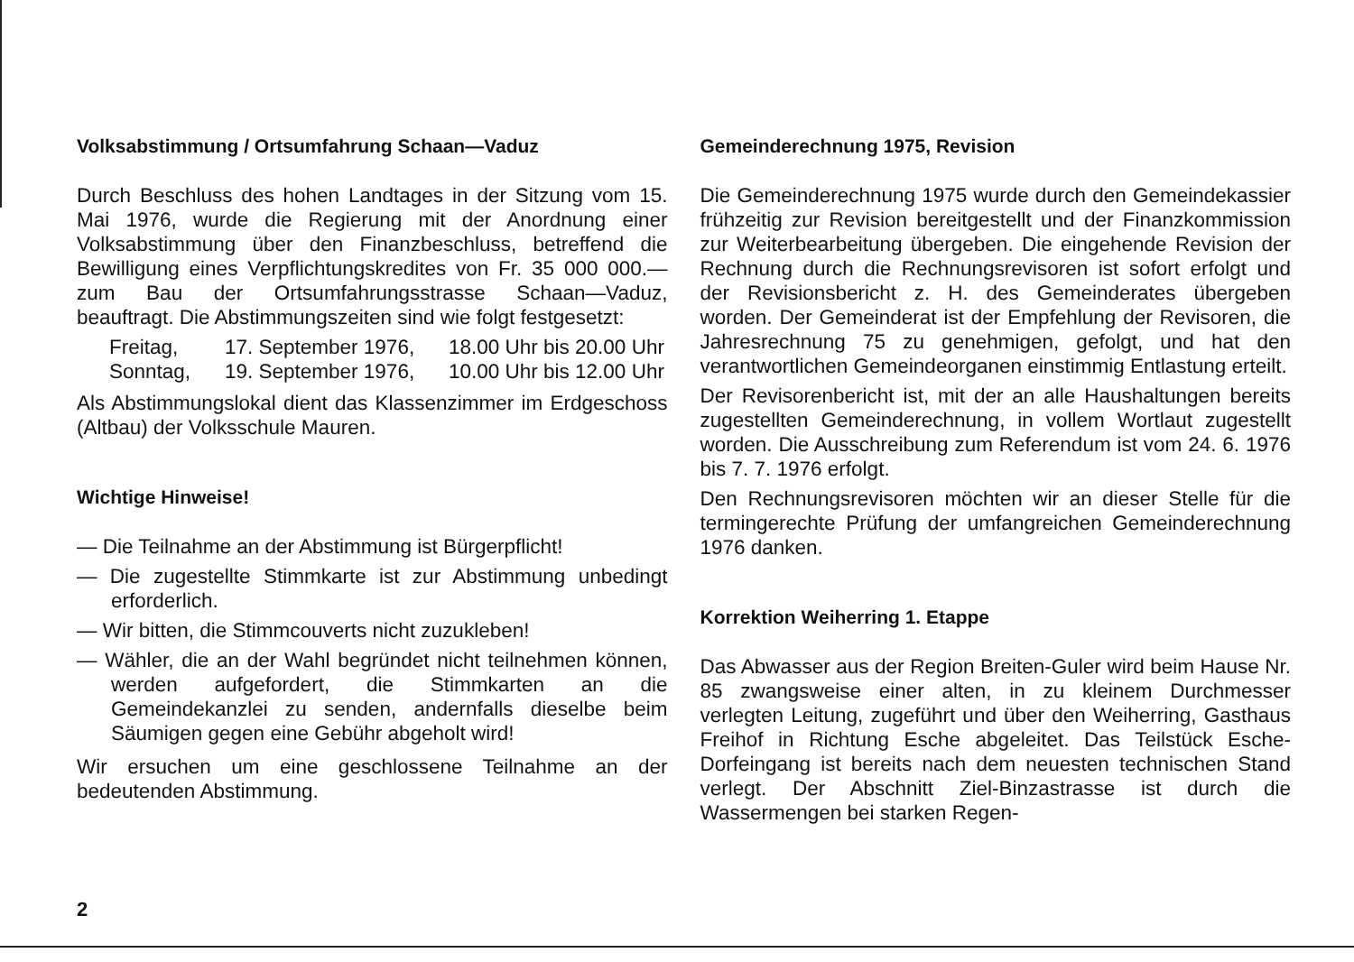Volksabstimmung / Ortsumfahrung Schaan—Vaduz
Durch Beschluss des hohen Landtages in der Sitzung vom 15. Mai 1976, wurde die Regierung mit der Anordnung einer Volksabstimmung über den Finanzbeschluss, betreffend die Bewilligung eines Verpflichtungskredites von Fr. 35 000 000.— zum Bau der Ortsumfahrungsstrasse Schaan—Vaduz, beauftragt. Die Abstimmungszeiten sind wie folgt festgesetzt:
Freitag, 17. September 1976, 18.00 Uhr bis 20.00 Uhr
Sonntag, 19. September 1976, 10.00 Uhr bis 12.00 Uhr
Als Abstimmungslokal dient das Klassenzimmer im Erdgeschoss (Altbau) der Volksschule Mauren.
Wichtige Hinweise!
— Die Teilnahme an der Abstimmung ist Bürgerpflicht!
— Die zugestellte Stimmkarte ist zur Abstimmung unbedingt erforderlich.
— Wir bitten, die Stimmcouverts nicht zuzukleben!
— Wähler, die an der Wahl begründet nicht teilnehmen können, werden aufgefordert, die Stimmkarten an die Gemeindekanzlei zu senden, andernfalls dieselbe beim Säumigen gegen eine Gebühr abgeholt wird!
Wir ersuchen um eine geschlossene Teilnahme an der bedeutenden Abstimmung.
Gemeinderechnung 1975, Revision
Die Gemeinderechnung 1975 wurde durch den Gemeindekassier frühzeitig zur Revision bereitgestellt und der Finanzkommission zur Weiterbearbeitung übergeben. Die eingehende Revision der Rechnung durch die Rechnungsrevisoren ist sofort erfolgt und der Revisionsbericht z. H. des Gemeinderates übergeben worden. Der Gemeinderat ist der Empfehlung der Revisoren, die Jahresrechnung 75 zu genehmigen, gefolgt, und hat den verantwortlichen Gemeindeorganen einstimmig Entlastung erteilt.
Der Revisorenbericht ist, mit der an alle Haushaltungen bereits zugestellten Gemeinderechnung, in vollem Wortlaut zugestellt worden. Die Ausschreibung zum Referendum ist vom 24. 6. 1976 bis 7. 7. 1976 erfolgt.
Den Rechnungsrevisoren möchten wir an dieser Stelle für die termingerechte Prüfung der umfangreichen Gemeinderechnung 1976 danken.
Korrektion Weiherring 1. Etappe
Das Abwasser aus der Region Breiten-Guler wird beim Hause Nr. 85 zwangsweise einer alten, in zu kleinem Durchmesser verlegten Leitung, zugeführt und über den Weiherring, Gasthaus Freihof in Richtung Esche abgeleitet. Das Teilstück Esche-Dorfeingang ist bereits nach dem neuesten technischen Stand verlegt. Der Abschnitt Ziel-Binzastrasse ist durch die Wassermengen bei starken Regen-
2